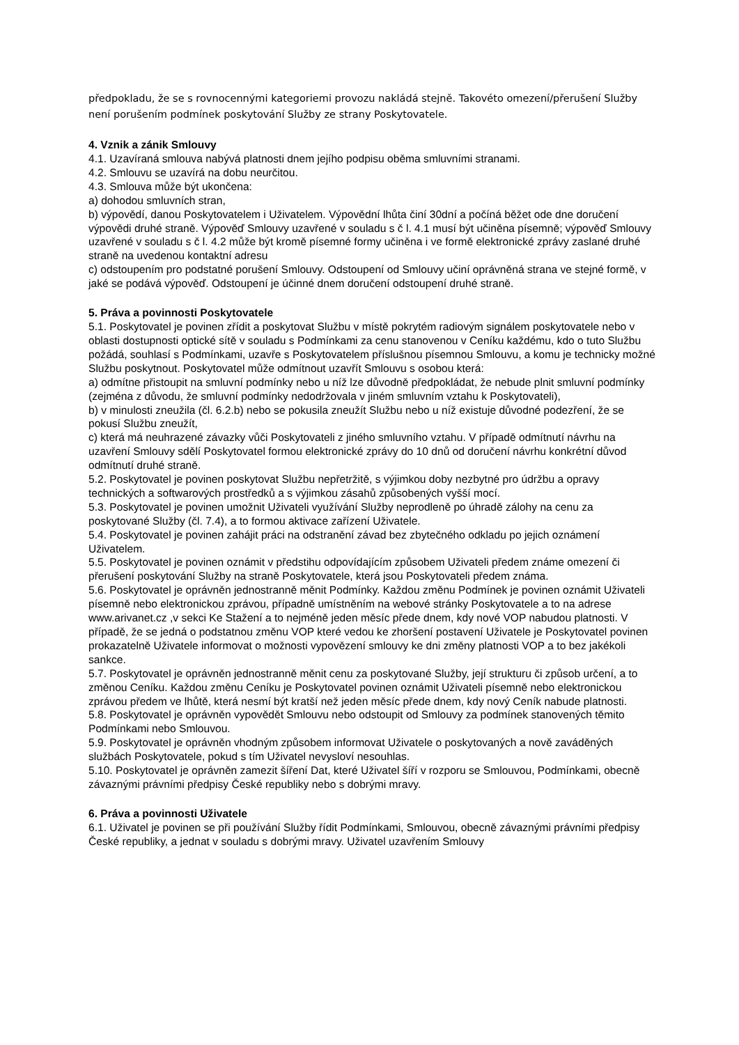předpokladu, že se s rovnocennými kategoriemi provozu nakládá stejně. Takovéto omezení/přerušení Služby není porušením podmínek poskytování Služby ze strany Poskytovatele.
4. Vznik a zánik Smlouvy
4.1. Uzavíraná smlouva nabývá platnosti dnem jejího podpisu oběma smluvními stranami.
4.2. Smlouvu se uzavírá na dobu neurčitou.
4.3. Smlouva může být ukončena:
a) dohodou smluvních stran,
b) výpovědí, danou Poskytovatelem i Uživatelem. Výpovědní lhůta činí 30dní a počíná běžet ode dne doručení výpovědi druhé straně. Výpověď Smlouvy uzavřené v souladu s č l. 4.1 musí být učiněna písemně; výpověď Smlouvy uzavřené v souladu s č l. 4.2 může být kromě písemné formy učiněna i ve formě elektronické zprávy zaslané druhé straně na uvedenou kontaktní adresu
c) odstoupením pro podstatné porušení Smlouvy. Odstoupení od Smlouvy učiní oprávněná strana ve stejné formě, v jaké se podává výpověď. Odstoupení je účinné dnem doručení odstoupení druhé straně.
5. Práva a povinnosti Poskytovatele
5.1. Poskytovatel je povinen zřídit a poskytovat Službu v místě pokrytém radiovým signálem poskytovatele nebo v oblasti dostupnosti optické sítě v souladu s Podmínkami za cenu stanovenou v Ceníku každému, kdo o tuto Službu požádá, souhlasí s Podmínkami, uzavře s Poskytovatelem příslušnou písemnou Smlouvu, a komu je technicky možné Službu poskytnout. Poskytovatel může odmítnout uzavřít Smlouvu s osobou která:
a) odmítne přistoupit na smluvní podmínky nebo u níž lze důvodně předpokládat, že nebude plnit smluvní podmínky (zejména z důvodu, že smluvní podmínky nedodržovala v jiném smluvním vztahu k Poskytovateli),
b) v minulosti zneužila (čl. 6.2.b) nebo se pokusila zneužít Službu nebo u níž existuje důvodné podezření, že se pokusí Službu zneužít,
c) která má neuhrazené závazky vůči Poskytovateli z jiného smluvního vztahu. V případě odmítnutí návrhu na uzavření Smlouvy sdělí Poskytovatel formou elektronické zprávy do 10 dnů od doručení návrhu konkrétní důvod odmítnutí druhé straně.
5.2. Poskytovatel je povinen poskytovat Službu nepřetržitě, s výjimkou doby nezbytné pro údržbu a opravy technických a softwarových prostředků a s výjimkou zásahů způsobených vyšší mocí.
5.3. Poskytovatel je povinen umožnit Uživateli využívání Služby neprodleně po úhradě zálohy na cenu za poskytované Služby (čl. 7.4), a to formou aktivace zařízení Uživatele.
5.4. Poskytovatel je povinen zahájit práci na odstranění závad bez zbytečného odkladu po jejich oznámení Uživatelem.
5.5. Poskytovatel je povinen oznámit v předstihu odpovídajícím způsobem Uživateli předem známe omezení či přerušení poskytování Služby na straně Poskytovatele, která jsou Poskytovateli předem známa.
5.6. Poskytovatel je oprávněn jednostranně měnit Podmínky. Každou změnu Podmínek je povinen oznámit Uživateli písemně nebo elektronickou zprávou, případně umístněním na webové stránky Poskytovatele a to na adrese www.arivanet.cz ,v sekci Ke Stažení a to nejméně jeden měsíc přede dnem, kdy nové VOP nabudou platnosti. V případě, že se jedná o podstatnou změnu VOP které vedou ke zhoršení postavení Uživatele je Poskytovatel povinen prokazatelně Uživatele informovat o možnosti vypovězení smlouvy ke dni změny platnosti VOP a to bez jakékoli sankce.
5.7. Poskytovatel je oprávněn jednostranně měnit cenu za poskytované Služby, její strukturu či způsob určení, a to změnou Ceníku. Každou změnu Ceníku je Poskytovatel povinen oznámit Uživateli písemně nebo elektronickou zprávou předem ve lhůtě, která nesmí být kratší než jeden měsíc přede dnem, kdy nový Ceník nabude platnosti.
5.8. Poskytovatel je oprávněn vypovědět Smlouvu nebo odstoupit od Smlouvy za podmínek stanovených těmito Podmínkami nebo Smlouvou.
5.9. Poskytovatel je oprávněn vhodným způsobem informovat Uživatele o poskytovaných a nově zaváděných službách Poskytovatele, pokud s tím Uživatel nevysloví nesouhlas.
5.10. Poskytovatel je oprávněn zamezit šíření Dat, které Uživatel šíří v rozporu se Smlouvou, Podmínkami, obecně závaznými právními předpisy České republiky nebo s dobrými mravy.
6. Práva a povinnosti Uživatele
6.1. Uživatel je povinen se při používání Služby řídit Podmínkami, Smlouvou, obecně závaznými právními předpisy České republiky, a jednat v souladu s dobrými mravy. Uživatel uzavřením Smlouvy